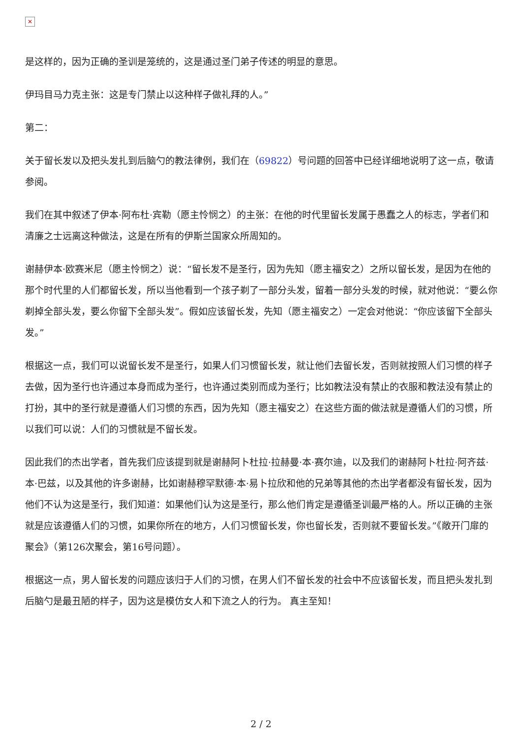✕
是这样的，因为正确的圣训是笼统的，这是通过圣门弟子传述的明显的意思。
伊玛目马力克主张：这是专门禁止以这种样子做礼拜的人。”
第二：
关于留长发以及把头发扎到后脑勺的教法律例，我们在（69822）号问题的回答中已经详细地说明了这一点，敬请参阅。
我们在其中叙述了伊本·阿布杜·宾勒（愿主怜悯之）的主张：在他的时代里留长发属于愚蠢之人的标志，学者们和清廉之士远离这种做法，这是在所有的伊斯兰国家众所周知的。
谢赫伊本·欧赛米尼（愿主怜悯之）说：“留长发不是圣行，因为先知（愿主福安之）之所以留长发，是因为在他的那个时代里的人们都留长发，所以当他看到一个孩子剃了一部分头发，留着一部分头发的时候，就对他说：“要么你剃掉全部头发，要么你留下全部头发”。假如应该留长发，先知（愿主福安之）一定会对他说：“你应该留下全部头发。”
根据这一点，我们可以说留长发不是圣行，如果人们习惯留长发，就让他们去留长发，否则就按照人们习惯的样子去做，因为圣行也许通过本身而成为圣行，也许通过类别而成为圣行；比如教法没有禁止的衣服和教法没有禁止的打扮，其中的圣行就是遵循人们习惯的东西，因为先知（愿主福安之）在这些方面的做法就是遵循人们的习惯，所以我们可以说：人们的习惯就是不留长发。
因此我们的杰出学者，首先我们应该提到就是谢赫阿卜杜拉·拉赫曼·本·赛尔迪，以及我们的谢赫阿卜杜拉·阿齐兹·本·巴兹，以及其他的许多谢赫，比如谢赫穆罕默德·本·易卜拉欣和他的兄弟等其他的杰出学者都没有留长发，因为他们不认为这是圣行，我们知道：如果他们认为这是圣行，那么他们肯定是遵循圣训最严格的人。所以正确的主张就是应该遵循人们的习惯，如果你所在的地方，人们习惯留长发，你也留长发，否则就不要留长发。”《敞开门扉的聚会》（第126次聚会，第16号问题）。
根据这一点，男人留长发的问题应该归于人们的习惯，在男人们不留长发的社会中不应该留长发，而且把头发扎到后脑勺是最丑陋的样子，因为这是模仿女人和下流之人的行为。 真主至知！
2 / 2